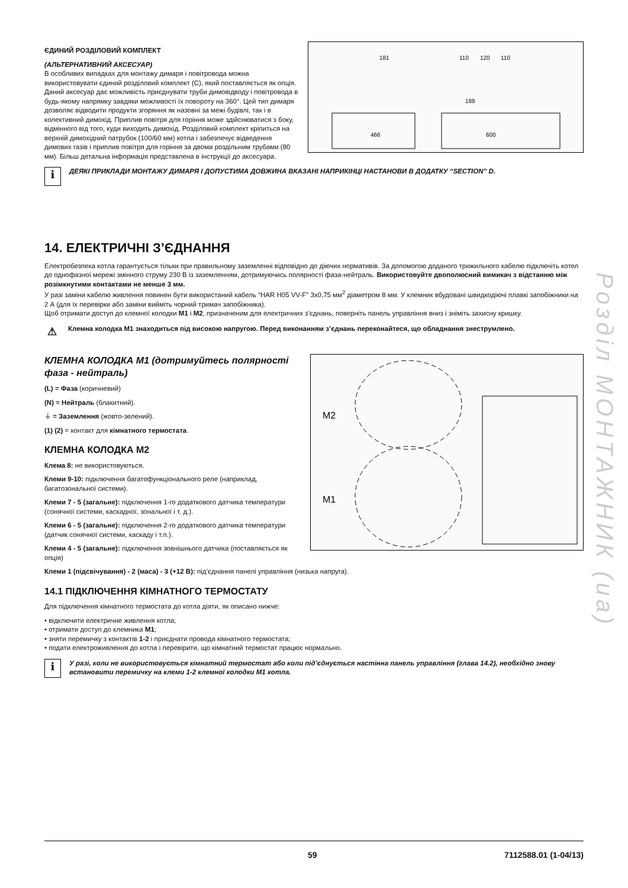110
120
110
181
188
466
600
ЄДИНИЙ РОЗДІЛОВИЙ КОМПЛЕКТ
(АЛЬТЕРНАТИВНИЙ АКСЕСУАР)
В особливих випадках для монтажу димаря і повітровода можна використовувати єдиний розділовий комплект (C), який поставляється як опція. Даний аксесуар дає можливість приєднувати труби димовідводу і повітровода в будь-якому напрямку завдяки можливості їх повороту на 360°. Цей тип димаря дозволяє відводити продукти згоряння як назовні за межі будівлі, так і в колективний димохід. Приплив повітря для горіння може здійснюватися з боку, відмінного від того, куди виходить димохід. Розділовий комплект кріпиться на верхній димохідний патрубок (100/60 мм) котла і забезпечує відведення димових газів і приплив повітря для горіння за двома роздільним трубами (80 мм). Більш детальна інформація представлена в інструкції до аксесуара.
i
ДЕЯКІ ПРИКЛАДИ МОНТАЖУ ДИМАРЯ І ДОПУСТИМА ДОВЖИНА ВКАЗАНІ НАПРИКІНЦІ НАСТАНОВИ В ДОДАТКУ “SECTION” D.
14. ЕЛЕКТРИЧНІ З’ЄДНАННЯ
Електробезпека котла гарантується тільки при правильному заземленні відповідно до діючих нормативів. За допомогою доданого трижильного кабелю підключіть котел до однофазної мережі змінного струму 230 В із заземленням, дотримуючись полярності фаза-нейтраль. Використовуйте двополюсний вимикач з відстанню між розімкнутими контактами не менше 3 мм.
У разі заміни кабелю живлення повинен бути використаний кабель “HAR H05 VV-F” 3х0,75 мм<sup>2</sup> діаметром 8 мм. У клемник вбудовані швидкодіючі плавкі запобіжники на 2 А (для їх перевірки або заміни вийміть чорний тримач запобіжника).
Щоб отримати доступ до клемної колодки M1 і M2, призначеним для електричних з’єднань, поверніть панель управління вниз і зніміть захисну кришку.
⚠
Клемна колодка M1 знаходиться під високою напругою. Перед виконанням з’єднань переконайтеся, що обладнання знеструмлено.
M2
M1
КЛЕМНА КОЛОДКА M1 (дотримуйтесь полярності фаза - нейтраль)
(L) = Фаза (коричневий)
(N) = Нейтраль (блакитний).
⏚ = Заземлення (жовто-зелений).
(1) (2) = контакт для кімнатного термостата.
КЛЕМНА КОЛОДКА M2
Клема 8: не використовуються.
Клеми 9-10: підключення багатофункціонального реле (наприклад, багатозональної системи).
Клеми 7 - 5 (загальне): підключення 1-го додаткового датчика температури (сонячної системи, каскадної, зональної і т. д.).
Клеми 6 - 5 (загальне): підключення 2-го додаткового датчика температури (датчик сонячної системи, каскаду і т.п.).
Клеми 4 - 5 (загальне): підключення зовнішнього датчика (поставляється як опція)
Клеми 1 (підсвічування) - 2 (маса) - 3 (+12 В): під’єднання панелі управління (низька напруга).
14.1 ПІДКЛЮЧЕННЯ КІМНАТНОГО ТЕРМОСТАТУ
Для підключення кімнатного термостата до котла діяти, як описано нижче:
• відключити електричне живлення котла;
• отримати доступ до клемника M1;
• зняти перемичку з контактів 1-2 і приєднати провода кімнатного термостата;
• подати електроживлення до котла і перевірити, що кімнатний термостат працює нормально.
i
У разі, коли не використовується кімнатний термостат або коли під’єднується настінна панель управління (глава 14.2), необхідно знову встановити перемичку на клеми 1-2 клемної колодки M1 котла.
Розділ МОНТАЖНИК (ua)
59 7112588.01 (1-04/13)